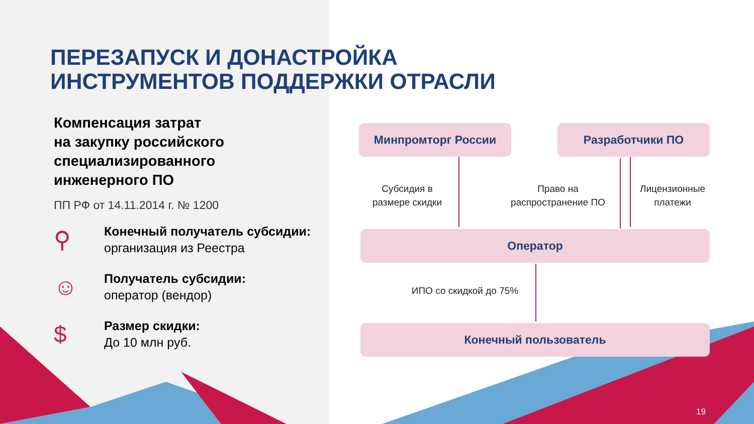ПЕРЕЗАПУСК И ДОНАСТРОЙКА
ИНСТРУМЕНТОВ ПОДДЕРЖКИ ОТРАСЛИ
Компенсация затрат
на закупку российского
специализированного
инженерного ПО
ПП РФ от 14.11.2014 г. № 1200
⚲
Конечный получатель субсидии: организация из Реестра
☺
Получатель субсидии:
оператор (вендор)
$
Размер скидки:
До 10 млн руб.
Минпромторг России Разработчики ПО
Субсидия в
размере скидки
Право на
распространение ПО
Лицензионные
платежи
Оператор
ИПО со скидкой до 75%
Конечный пользователь
19